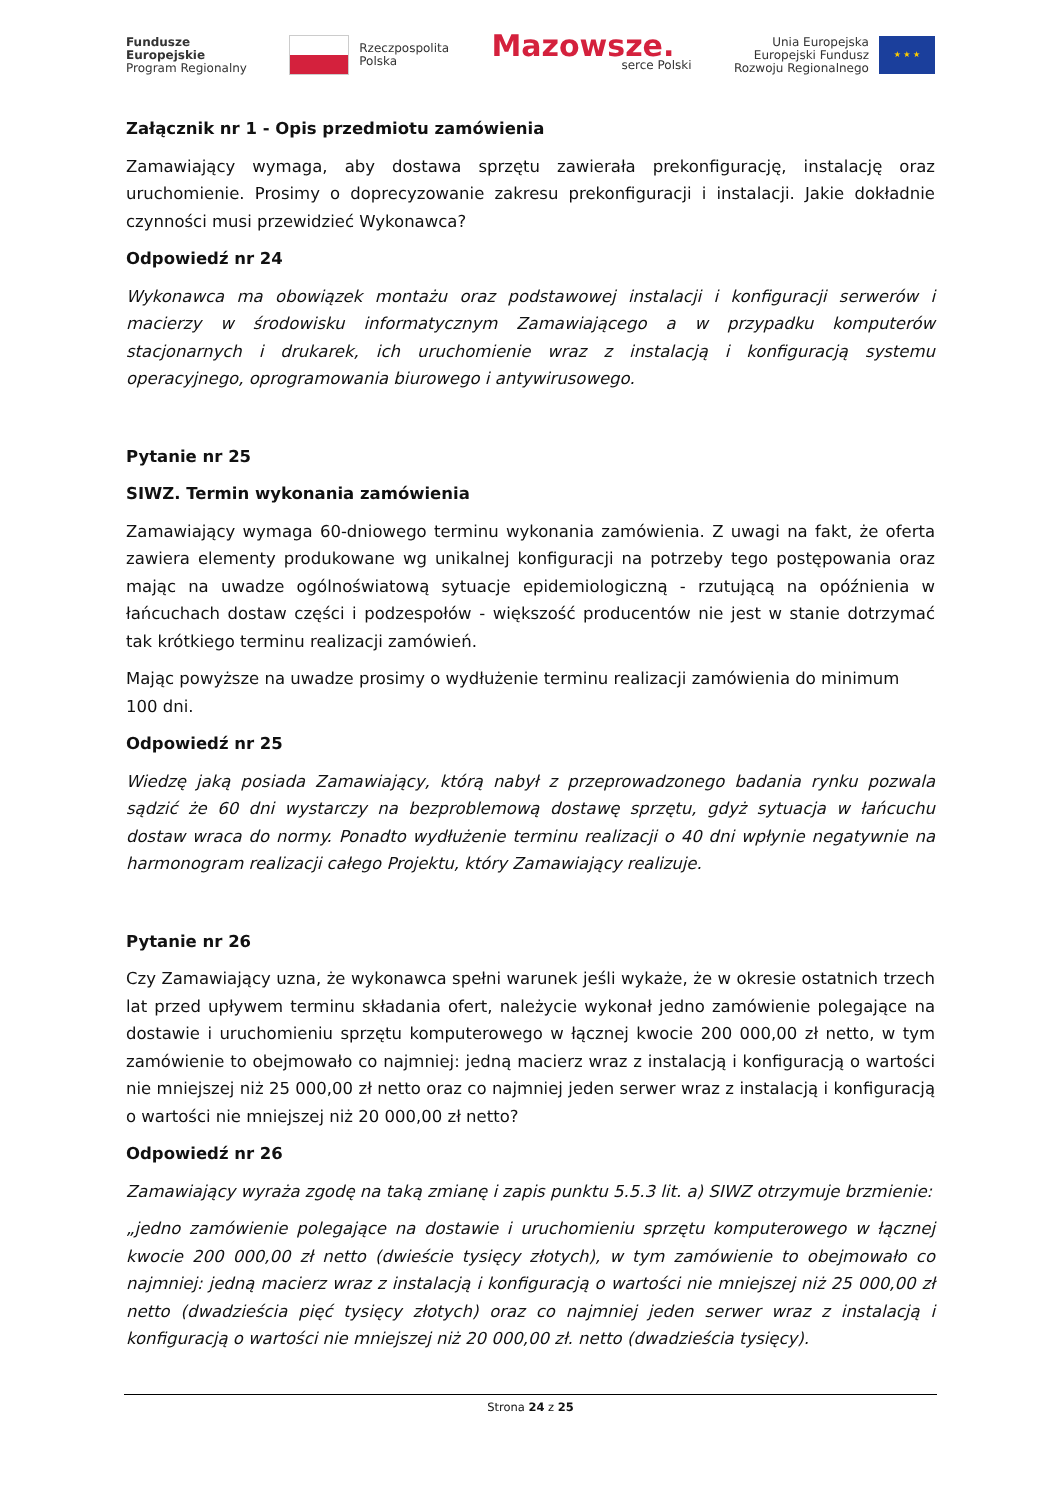Fundusze
Europejskie
Program Regionalny
Rzeczpospolita
Polska
Mazowsze.
serce Polski
Unia Europejska
Europejski Fundusz
Rozwoju Regionalnego ★ ★ ★
Załącznik nr 1 - Opis przedmiotu zamówienia
Zamawiający wymaga, aby dostawa sprzętu zawierała prekonfigurację, instalację oraz uruchomienie. Prosimy o doprecyzowanie zakresu prekonfiguracji i instalacji. Jakie dokładnie czynności musi przewidzieć Wykonawca?
Odpowiedź nr 24
Wykonawca ma obowiązek montażu oraz podstawowej instalacji i konfiguracji serwerów i macierzy w środowisku informatycznym Zamawiającego a w przypadku komputerów stacjonarnych i drukarek, ich uruchomienie wraz z instalacją i konfiguracją systemu operacyjnego, oprogramowania biurowego i antywirusowego.
Pytanie nr 25
SIWZ. Termin wykonania zamówienia
Zamawiający wymaga 60-dniowego terminu wykonania zamówienia. Z uwagi na fakt, że oferta zawiera elementy produkowane wg unikalnej konfiguracji na potrzeby tego postępowania oraz mając na uwadze ogólnoświatową sytuacje epidemiologiczną - rzutującą na opóźnienia w łańcuchach dostaw części i podzespołów - większość producentów nie jest w stanie dotrzymać tak krótkiego terminu realizacji zamówień.
Mając powyższe na uwadze prosimy o wydłużenie terminu realizacji zamówienia do minimum 100 dni.
Odpowiedź nr 25
Wiedzę jaką posiada Zamawiający, którą nabył z przeprowadzonego badania rynku pozwala sądzić że 60 dni wystarczy na bezproblemową dostawę sprzętu, gdyż sytuacja w łańcuchu dostaw wraca do normy. Ponadto wydłużenie terminu realizacji o 40 dni wpłynie negatywnie na harmonogram realizacji całego Projektu, który Zamawiający realizuje.
Pytanie nr 26
Czy Zamawiający uzna, że wykonawca spełni warunek jeśli wykaże, że w okresie ostatnich trzech lat przed upływem terminu składania ofert, należycie wykonał jedno zamówienie polegające na dostawie i uruchomieniu sprzętu komputerowego w łącznej kwocie 200 000,00 zł netto, w tym zamówienie to obejmowało co najmniej: jedną macierz wraz z instalacją i konfiguracją o wartości nie mniejszej niż 25 000,00 zł netto oraz co najmniej jeden serwer wraz z instalacją i konfiguracją o wartości nie mniejszej niż 20 000,00 zł netto?
Odpowiedź nr 26
Zamawiający wyraża zgodę na taką zmianę i zapis punktu 5.5.3 lit. a) SIWZ otrzymuje brzmienie:
„jedno zamówienie polegające na dostawie i uruchomieniu sprzętu komputerowego w łącznej kwocie 200 000,00 zł netto (dwieście tysięcy złotych), w tym zamówienie to obejmowało co najmniej: jedną macierz wraz z instalacją i konfiguracją o wartości nie mniejszej niż 25 000,00 zł netto (dwadzieścia pięć tysięcy złotych) oraz co najmniej jeden serwer wraz z instalacją i konfiguracją o wartości nie mniejszej niż 20 000,00 zł. netto (dwadzieścia tysięcy).
Strona 24 z 25